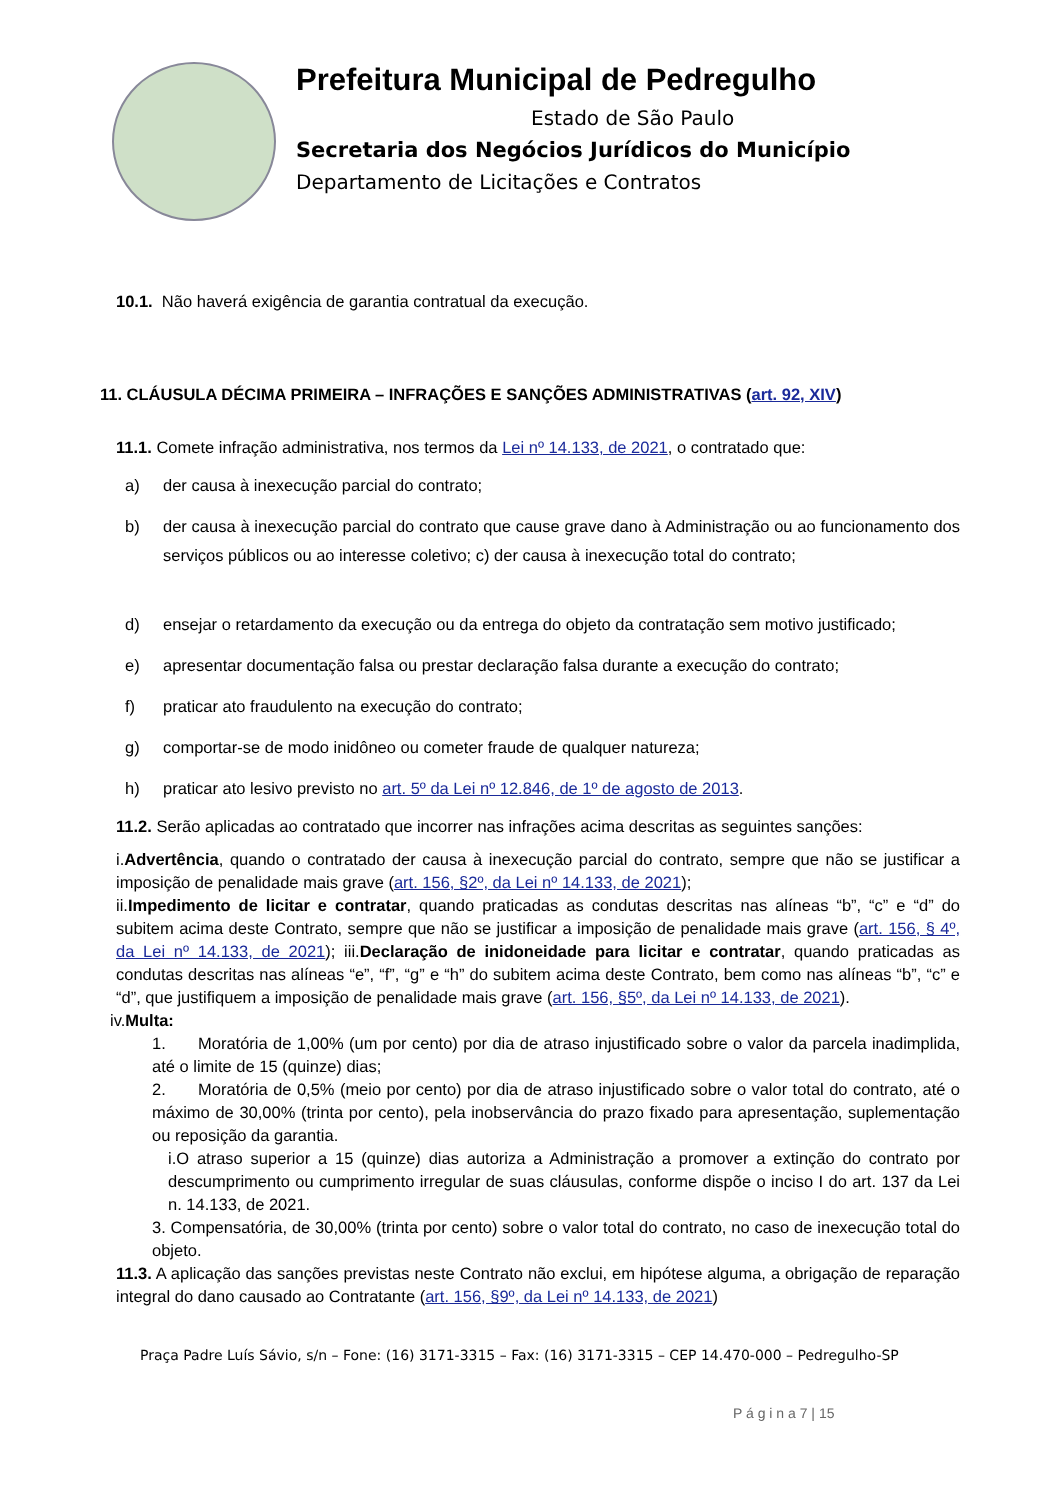Prefeitura Municipal de Pedregulho
Estado de São Paulo
Secretaria dos Negócios Jurídicos do Município
Departamento de Licitações e Contratos
10.1. Não haverá exigência de garantia contratual da execução.
11. CLÁUSULA DÉCIMA PRIMEIRA – INFRAÇÕES E SANÇÕES ADMINISTRATIVAS (art. 92, XIV)
11.1. Comete infração administrativa, nos termos da Lei nº 14.133, de 2021, o contratado que:
a) der causa à inexecução parcial do contrato;
b) der causa à inexecução parcial do contrato que cause grave dano à Administração ou ao funcionamento dos serviços públicos ou ao interesse coletivo; c) der causa à inexecução total do contrato;
d) ensejar o retardamento da execução ou da entrega do objeto da contratação sem motivo justificado;
e) apresentar documentação falsa ou prestar declaração falsa durante a execução do contrato;
f) praticar ato fraudulento na execução do contrato;
g) comportar-se de modo inidôneo ou cometer fraude de qualquer natureza;
h) praticar ato lesivo previsto no art. 5º da Lei nº 12.846, de 1º de agosto de 2013.
11.2. Serão aplicadas ao contratado que incorrer nas infrações acima descritas as seguintes sanções:
i.Advertência, quando o contratado der causa à inexecução parcial do contrato, sempre que não se justificar a imposição de penalidade mais grave (art. 156, §2º, da Lei nº 14.133, de 2021);
ii.Impedimento de licitar e contratar, quando praticadas as condutas descritas nas alíneas “b”, “c” e “d” do subitem acima deste Contrato, sempre que não se justificar a imposição de penalidade mais grave (art. 156, § 4º, da Lei nº 14.133, de 2021); iii.Declaração de inidoneidade para licitar e contratar, quando praticadas as condutas descritas nas alíneas “e”, “f”, “g” e “h” do subitem acima deste Contrato, bem como nas alíneas “b”, “c” e “d”, que justifiquem a imposição de penalidade mais grave (art. 156, §5º, da Lei nº 14.133, de 2021).
iv.Multa:
1. Moratória de 1,00% (um por cento) por dia de atraso injustificado sobre o valor da parcela inadimplida, até o limite de 15 (quinze) dias;
2. Moratória de 0,5% (meio por cento) por dia de atraso injustificado sobre o valor total do contrato, até o máximo de 30,00% (trinta por cento), pela inobservância do prazo fixado para apresentação, suplementação ou reposição da garantia.
i.O atraso superior a 15 (quinze) dias autoriza a Administração a promover a extinção do contrato por descumprimento ou cumprimento irregular de suas cláusulas, conforme dispõe o inciso I do art. 137 da Lei n. 14.133, de 2021.
3. Compensatória, de 30,00% (trinta por cento) sobre o valor total do contrato, no caso de inexecução total do objeto.
11.3. A aplicação das sanções previstas neste Contrato não exclui, em hipótese alguma, a obrigação de reparação integral do dano causado ao Contratante (art. 156, §9º, da Lei nº 14.133, de 2021)
Praça Padre Luís Sávio, s/n – Fone: (16) 3171-3315 – Fax: (16) 3171-3315 – CEP 14.470-000 – Pedregulho-SP
P á g i n a 7 | 15